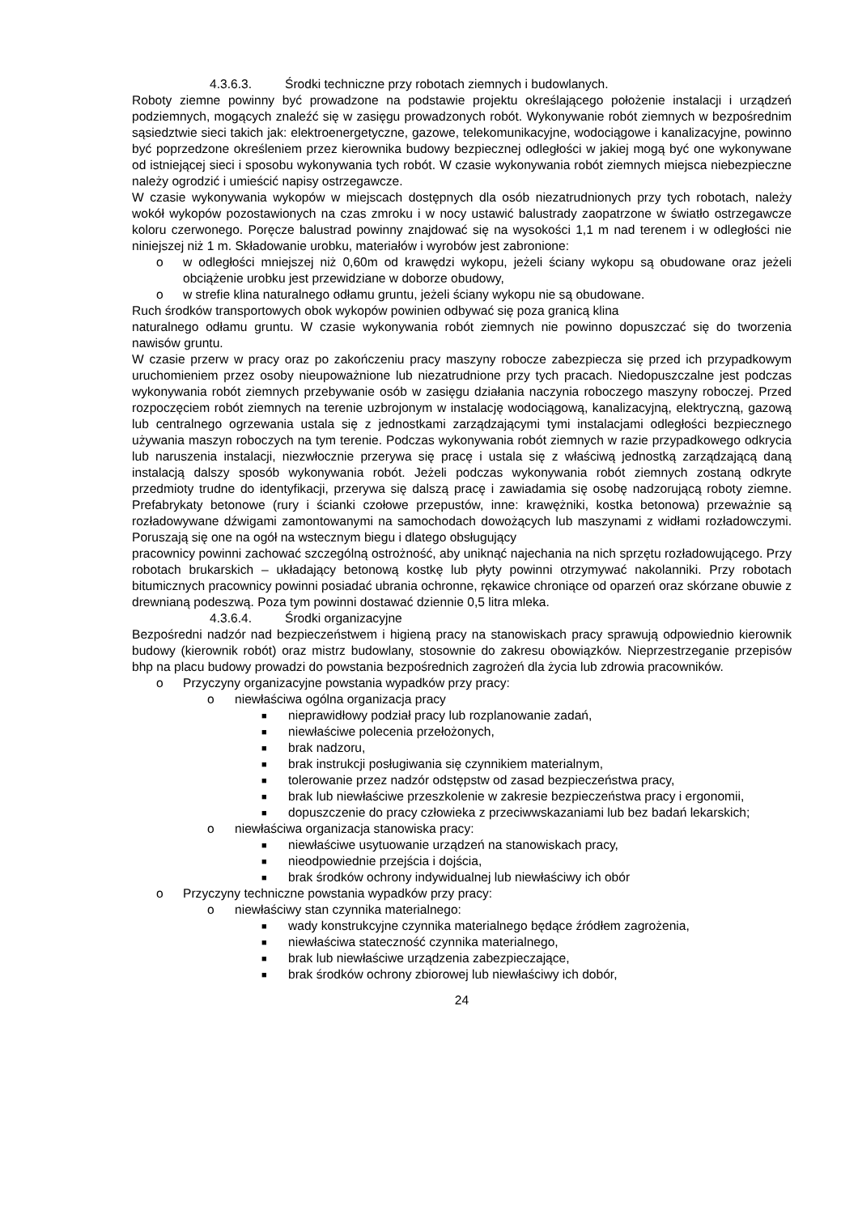4.3.6.3. Środki techniczne przy robotach ziemnych i budowlanych.
Roboty ziemne powinny być prowadzone na podstawie projektu określającego położenie instalacji i urządzeń podziemnych, mogących znaleźć się w zasięgu prowadzonych robót. Wykonywanie robót ziemnych w bezpośrednim sąsiedztwie sieci takich jak: elektroenergetyczne, gazowe, telekomunikacyjne, wodociągowe i kanalizacyjne, powinno być poprzedzone określeniem przez kierownika budowy bezpiecznej odległości w jakiej mogą być one wykonywane od istniejącej sieci i sposobu wykonywania tych robót. W czasie wykonywania robót ziemnych miejsca niebezpieczne należy ogrodzić i umieścić napisy ostrzegawcze.
W czasie wykonywania wykopów w miejscach dostępnych dla osób niezatrudnionych przy tych robotach, należy wokół wykopów pozostawionych na czas zmroku i w nocy ustawić balustrady zaopatrzone w światło ostrzegawcze koloru czerwonego. Poręcze balustrad powinny znajdować się na wysokości 1,1 m nad terenem i w odległości nie niniejszej niż 1 m. Składowanie urobku, materiałów i wyrobów jest zabronione:
o w odległości mniejszej niż 0,60m od krawędzi wykopu, jeżeli ściany wykopu są obudowane oraz jeżeli obciążenie urobku jest przewidziane w doborze obudowy,
o w strefie klina naturalnego odłamu gruntu, jeżeli ściany wykopu nie są obudowane.
Ruch środków transportowych obok wykopów powinien odbywać się poza granicą klina
naturalnego odłamu gruntu. W czasie wykonywania robót ziemnych nie powinno dopuszczać się do tworzenia nawisów gruntu.
W czasie przerw w pracy oraz po zakończeniu pracy maszyny robocze zabezpiecza się przed ich przypadkowym uruchomieniem przez osoby nieupoważnione lub niezatrudnione przy tych pracach. Niedopuszczalne jest podczas wykonywania robót ziemnych przebywanie osób w zasięgu działania naczynia roboczego maszyny roboczej. Przed rozpoczęciem robót ziemnych na terenie uzbrojonym w instalację wodociągową, kanalizacyjną, elektryczną, gazową lub centralnego ogrzewania ustala się z jednostkami zarządzającymi tymi instalacjami odległości bezpiecznego używania maszyn roboczych na tym terenie. Podczas wykonywania robót ziemnych w razie przypadkowego odkrycia lub naruszenia instalacji, niezwłocznie przerywa się pracę i ustala się z właściwą jednostką zarządzającą daną instalacją dalszy sposób wykonywania robót. Jeżeli podczas wykonywania robót ziemnych zostaną odkryte przedmioty trudne do identyfikacji, przerywa się dalszą pracę i zawiadamia się osobę nadzorującą roboty ziemne. Prefabrykaty betonowe (rury i ścianki czołowe przepustów, inne: krawężniki, kostka betonowa) przeważnie są rozładowywane dźwigami zamontowanymi na samochodach dowożących lub maszynami z widłami rozładowczymi. Poruszają się one na ogół na wstecznym biegu i dlatego obsługujący
pracownicy powinni zachować szczególną ostrożność, aby uniknąć najechania na nich sprzętu rozładowującego. Przy robotach brukarskich – układający betonową kostkę lub płyty powinni otrzymywać nakolanniki. Przy robotach bitumicznych pracownicy powinni posiadać ubrania ochronne, rękawice chroniące od oparzeń oraz skórzane obuwie z drewnianą podeszwą. Poza tym powinni dostawać dziennie 0,5 litra mleka.
4.3.6.4. Środki organizacyjne
Bezpośredni nadzór nad bezpieczeństwem i higieną pracy na stanowiskach pracy sprawują odpowiednio kierownik budowy (kierownik robót) oraz mistrz budowlany, stosownie do zakresu obowiązków. Nieprzestrzeganie przepisów bhp na placu budowy prowadzi do powstania bezpośrednich zagrożeń dla życia lub zdrowia pracowników.
o Przyczyny organizacyjne powstania wypadków przy pracy:
o niewłaściwa ogólna organizacja pracy
■ nieprawidłowy podział pracy lub rozplanowanie zadań,
■ niewłaściwe polecenia przełożonych,
■ brak nadzoru,
■ brak instrukcji posługiwania się czynnikiem materialnym,
■ tolerowanie przez nadzór odstępstw od zasad bezpieczeństwa pracy,
■ brak lub niewłaściwe przeszkolenie w zakresie bezpieczeństwa pracy i ergonomii,
■ dopuszczenie do pracy człowieka z przeciwwskazaniami lub bez badań lekarskich;
o niewłaściwa organizacja stanowiska pracy:
■ niewłaściwe usytuowanie urządzeń na stanowiskach pracy,
■ nieodpowiednie przejścia i dojścia,
■ brak środków ochrony indywidualnej lub niewłaściwy ich obór
o Przyczyny techniczne powstania wypadków przy pracy:
o niewłaściwy stan czynnika materialnego:
■ wady konstrukcyjne czynnika materialnego będące źródłem zagrożenia,
■ niewłaściwa stateczność czynnika materialnego,
■ brak lub niewłaściwe urządzenia zabezpieczające,
■ brak środków ochrony zbiorowej lub niewłaściwy ich dobór,
24